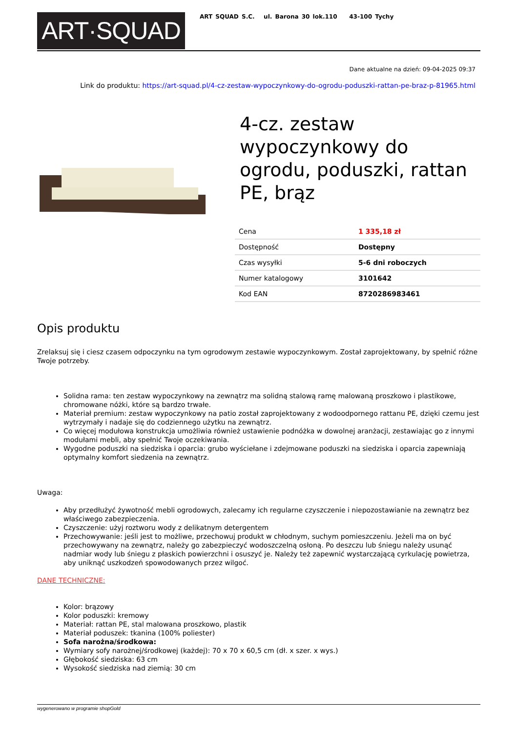ART·SQUAD
ART SQUAD S.C. ul. Barona 30 lok.110 43-100 Tychy
Dane aktualne na dzień: 09-04-2025 09:37
Link do produktu: https://art-squad.pl/4-cz-zestaw-wypoczynkowy-do-ogrodu-poduszki-rattan-pe-braz-p-81965.html
4-cz. zestaw wypoczynkowy do ogrodu, poduszki, rattan PE, brąz
| Cena | 1 335,18 zł |
| Dostępność | Dostępny |
| Czas wysyłki | 5-6 dni roboczych |
| Numer katalogowy | 3101642 |
| Kod EAN | 8720286983461 |
Opis produktu
Zrelaksuj się i ciesz czasem odpoczynku na tym ogrodowym zestawie wypoczynkowym. Został zaprojektowany, by spełnić różne Twoje potrzeby.
Solidna rama: ten zestaw wypoczynkowy na zewnątrz ma solidną stalową ramę malowaną proszkowo i plastikowe, chromowane nóżki, które są bardzo trwałe.
Materiał premium: zestaw wypoczynkowy na patio został zaprojektowany z wodoodpornego rattanu PE, dzięki czemu jest wytrzymały i nadaje się do codziennego użytku na zewnątrz.
Co więcej modułowa konstrukcja umożliwia również ustawienie podnóżka w dowolnej aranżacji, zestawiając go z innymi modułami mebli, aby spełnić Twoje oczekiwania.
Wygodne poduszki na siedziska i oparcia: grubo wyściełane i zdejmowane poduszki na siedziska i oparcia zapewniają optymalny komfort siedzenia na zewnątrz.
Uwaga:
Aby przedłużyć żywotność mebli ogrodowych, zalecamy ich regularne czyszczenie i niepozostawianie na zewnątrz bez właściwego zabezpieczenia.
Czyszczenie: użyj roztworu wody z delikatnym detergentem
Przechowywanie: jeśli jest to możliwe, przechowuj produkt w chłodnym, suchym pomieszczeniu. Jeżeli ma on być przechowywany na zewnątrz, należy go zabezpieczyć wodoszczelną osłoną. Po deszczu lub śniegu należy usunąć nadmiar wody lub śniegu z płaskich powierzchni i osuszyć je. Należy też zapewnić wystarczającą cyrkulację powietrza, aby uniknąć uszkodzeń spowodowanych przez wilgoć.
DANE TECHNICZNE:
Kolor: brązowy
Kolor poduszki: kremowy
Materiał: rattan PE, stal malowana proszkowo, plastik
Materiał poduszek: tkanina (100% poliester)
Sofa narożna/środkowa:
Wymiary sofy narożnej/środkowej (każdej): 70 x 70 x 60,5 cm (dł. x szer. x wys.)
Głębokość siedziska: 63 cm
Wysokość siedziska nad ziemią: 30 cm
wygenerowano w programie shopGold